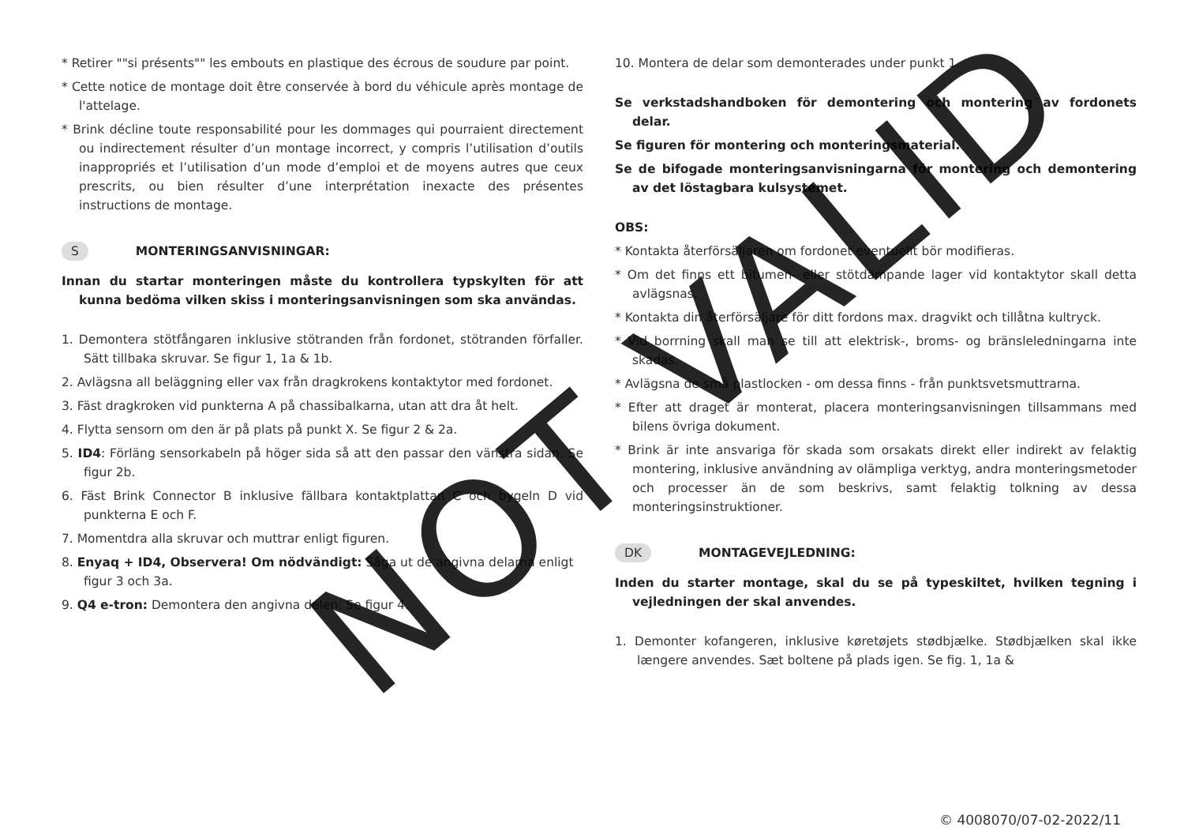* Retirer ""si présents"" les embouts en plastique des écrous de soudure par point.
* Cette notice de montage doit être conservée à bord du véhicule après montage de l'attelage.
* Brink décline toute responsabilité pour les dommages qui pourraient directement ou indirectement résulter d’un montage incorrect, y compris l’utilisation d’outils inappropriés et l’utilisation d’un mode d’emploi et de moyens autres que ceux prescrits, ou bien résulter d’une interprétation inexacte des présentes instructions de montage.
S MONTERINGSANVISNINGAR:
Innan du startar monteringen måste du kontrollera typskylten för att kunna bedöma vilken skiss i monteringsanvisningen som ska användas.
1. Demontera stötfångaren inklusive stötranden från fordonet, stötranden förfaller. Sätt tillbaka skruvar. Se figur 1, 1a & 1b.
2. Avlägsna all beläggning eller vax från dragkrokens kontaktytor med fordonet.
3. Fäst dragkroken vid punkterna A på chassibalkarna, utan att dra åt helt.
4. Flytta sensorn om den är på plats på punkt X. Se figur 2 & 2a.
5. ID4: Förläng sensorkabeln på höger sida så att den passar den vänstra sidan. Se figur 2b.
6. Fäst Brink Connector B inklusive fällbara kontaktplattan C och bygeln D vid punkterna E och F.
7. Momentdra alla skruvar och muttrar enligt figuren.
8. Enyaq + ID4, Observera! Om nödvändigt: Såga ut de angivna delarna enligt
figur 3 och 3a.
9. Q4 e-tron: Demontera den angivna delen. Se figur 4.
10. Montera de delar som demonterades under punkt 1.
Se verkstadshandboken för demontering och montering av fordonets delar.
Se figuren för montering och monteringsmaterial.
Se de bifogade monteringsanvisningarna för montering och demontering av det löstagbara kulsystemet.
OBS:
* Kontakta återförsäljaren om fordonet eventuellt bör modifieras.
* Om det finns ett bitumen- eller stötdämpande lager vid kontaktytor skall detta avlägsnas.
* Kontakta din återförsäljare för ditt fordons max. dragvikt och tillåtna kultryck.
* Vid borrning skall man se till att elektrisk-, broms- og bränsleledningarna inte skadas.
* Avlägsna de små plastlocken - om dessa finns - från punktsvetsmuttrarna.
* Efter att draget är monterat, placera monteringsanvisningen tillsammans med bilens övriga dokument.
* Brink är inte ansvariga för skada som orsakats direkt eller indirekt av felaktig montering, inklusive användning av olämpliga verktyg, andra monteringsmetoder och processer än de som beskrivs, samt felaktig tolkning av dessa monteringsinstruktioner.
DK MONTAGEVEJLEDNING:
Inden du starter montage, skal du se på typeskiltet, hvilken tegning i vejledningen der skal anvendes.
1. Demonter kofangeren, inklusive køretøjets stødbjælke. Stødbjælken skal ikke længere anvendes. Sæt boltene på plads igen. Se fig. 1, 1a &
© 4008070/07-02-2022/11
NOT VALID